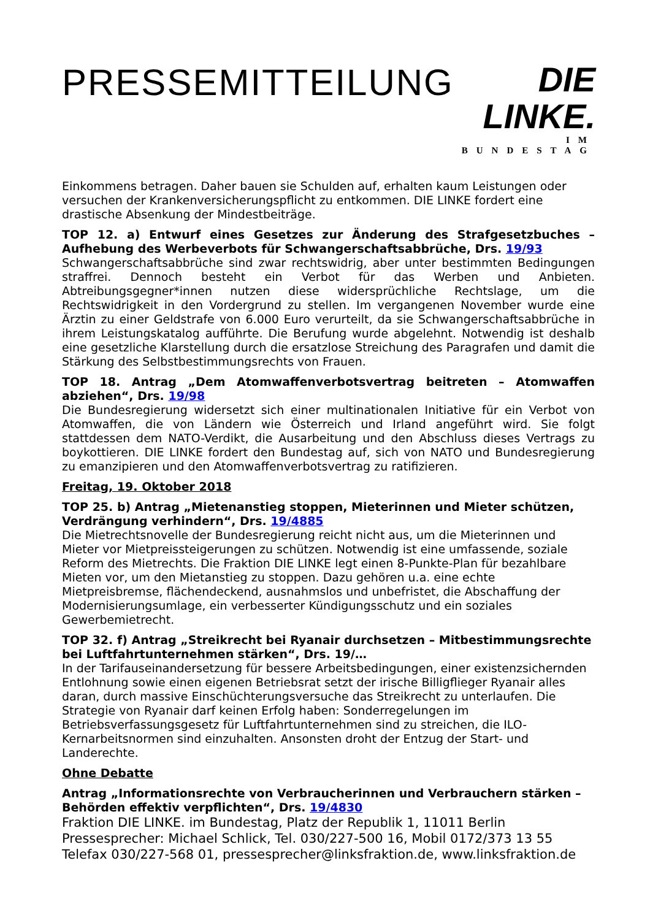PRESSEMITTEILUNG
DIE LINKE.
IM BUNDESTAG
Einkommens betragen. Daher bauen sie Schulden auf, erhalten kaum Leistungen oder versuchen der Krankenversicherungspflicht zu entkommen. DIE LINKE fordert eine drastische Absenkung der Mindestbeiträge.
TOP 12. a) Entwurf eines Gesetzes zur Änderung des Strafgesetzbuches – Aufhebung des Werbeverbots für Schwangerschaftsabbrüche, Drs. 19/93
Schwangerschaftsabbrüche sind zwar rechtswidrig, aber unter bestimmten Bedingungen straffrei. Dennoch besteht ein Verbot für das Werben und Anbieten. Abtreibungsgegner*innen nutzen diese widersprüchliche Rechtslage, um die Rechtswidrigkeit in den Vordergrund zu stellen. Im vergangenen November wurde eine Ärztin zu einer Geldstrafe von 6.000 Euro verurteilt, da sie Schwangerschaftsabbrüche in ihrem Leistungskatalog aufführte. Die Berufung wurde abgelehnt. Notwendig ist deshalb eine gesetzliche Klarstellung durch die ersatzlose Streichung des Paragrafen und damit die Stärkung des Selbstbestimmungsrechts von Frauen.
TOP 18. Antrag „Dem Atomwaffenverbotsvertrag beitreten – Atomwaffen abziehen“, Drs. 19/98
Die Bundesregierung widersetzt sich einer multinationalen Initiative für ein Verbot von Atomwaffen, die von Ländern wie Österreich und Irland angeführt wird. Sie folgt stattdessen dem NATO-Verdikt, die Ausarbeitung und den Abschluss dieses Vertrags zu boykottieren. DIE LINKE fordert den Bundestag auf, sich von NATO und Bundesregierung zu emanzipieren und den Atomwaffenverbotsvertrag zu ratifizieren.
Freitag, 19. Oktober 2018
TOP 25. b) Antrag „Mietenanstieg stoppen, Mieterinnen und Mieter schützen, Verdrängung verhindern“, Drs. 19/4885
Die Mietrechtsnovelle der Bundesregierung reicht nicht aus, um die Mieterinnen und Mieter vor Mietpreissteigerungen zu schützen. Notwendig ist eine umfassende, soziale Reform des Mietrechts. Die Fraktion DIE LINKE legt einen 8-Punkte-Plan für bezahlbare Mieten vor, um den Mietanstieg zu stoppen. Dazu gehören u.a. eine echte Mietpreisbremse, flächendeckend, ausnahmslos und unbefristet, die Abschaffung der Modernisierungsumlage, ein verbesserter Kündigungsschutz und ein soziales Gewerbemietrecht.
TOP 32. f) Antrag „Streikrecht bei Ryanair durchsetzen – Mitbestimmungsrechte bei Luftfahrtunternehmen stärken“, Drs. 19/…
In der Tarifauseinandersetzung für bessere Arbeitsbedingungen, einer existenzsichernden Entlohnung sowie einen eigenen Betriebsrat setzt der irische Billigflieger Ryanair alles daran, durch massive Einschüchterungsversuche das Streikrecht zu unterlaufen. Die Strategie von Ryanair darf keinen Erfolg haben: Sonderregelungen im Betriebsverfassungsgesetz für Luftfahrtunternehmen sind zu streichen, die ILO-Kernarbeitsnormen sind einzuhalten. Ansonsten droht der Entzug der Start- und Landerechte.
Ohne Debatte
Antrag „Informationsrechte von Verbraucherinnen und Verbrauchern stärken – Behörden effektiv verpflichten“, Drs. 19/4830
Fraktion DIE LINKE. im Bundestag, Platz der Republik 1, 11011 Berlin
Pressesprecher: Michael Schlick, Tel. 030/227-500 16, Mobil 0172/373 13 55
Telefax 030/227-568 01, pressesprecher@linksfraktion.de, www.linksfraktion.de